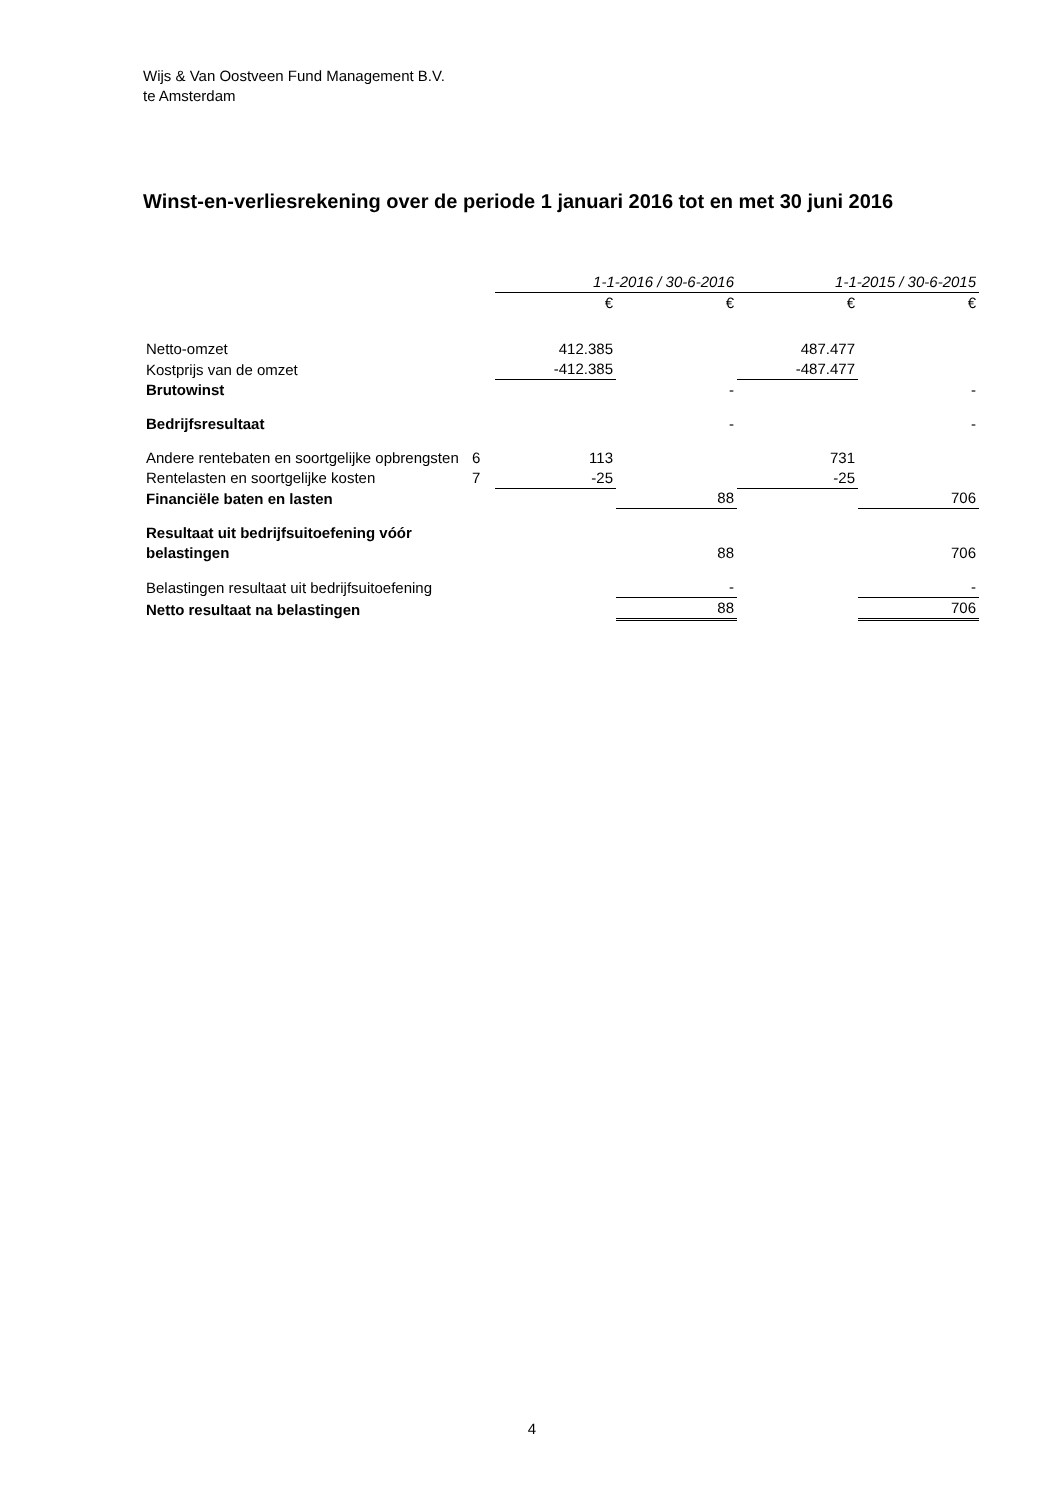Wijs & Van Oostveen Fund Management B.V.
te Amsterdam
Winst-en-verliesrekening over de periode 1 januari 2016 tot en met 30 juni 2016
| | | 1-1-2016 / 30-6-2016 | | 1-1-2015 / 30-6-2015 | |
| --- | --- | --- | --- | --- | --- |
| | | € | € | € | € |
| Netto-omzet | | 412.385 | | 487.477 | |
| Kostprijs van de omzet | | -412.385 | | -487.477 | |
| Brutowinst | | | - | | - |
| Bedrijfsresultaat | | | - | | - |
| Andere rentebaten en soortgelijke opbrengsten | 6 | 113 | | 731 | |
| Rentelasten en soortgelijke kosten | 7 | -25 | | -25 | |
| Financiële baten en lasten | | | 88 | | 706 |
| Resultaat uit bedrijfsuitoefening vóór belastingen | | | 88 | | 706 |
| Belastingen resultaat uit bedrijfsuitoefening | | | - | | - |
| Netto resultaat na belastingen | | | 88 | | 706 |
4